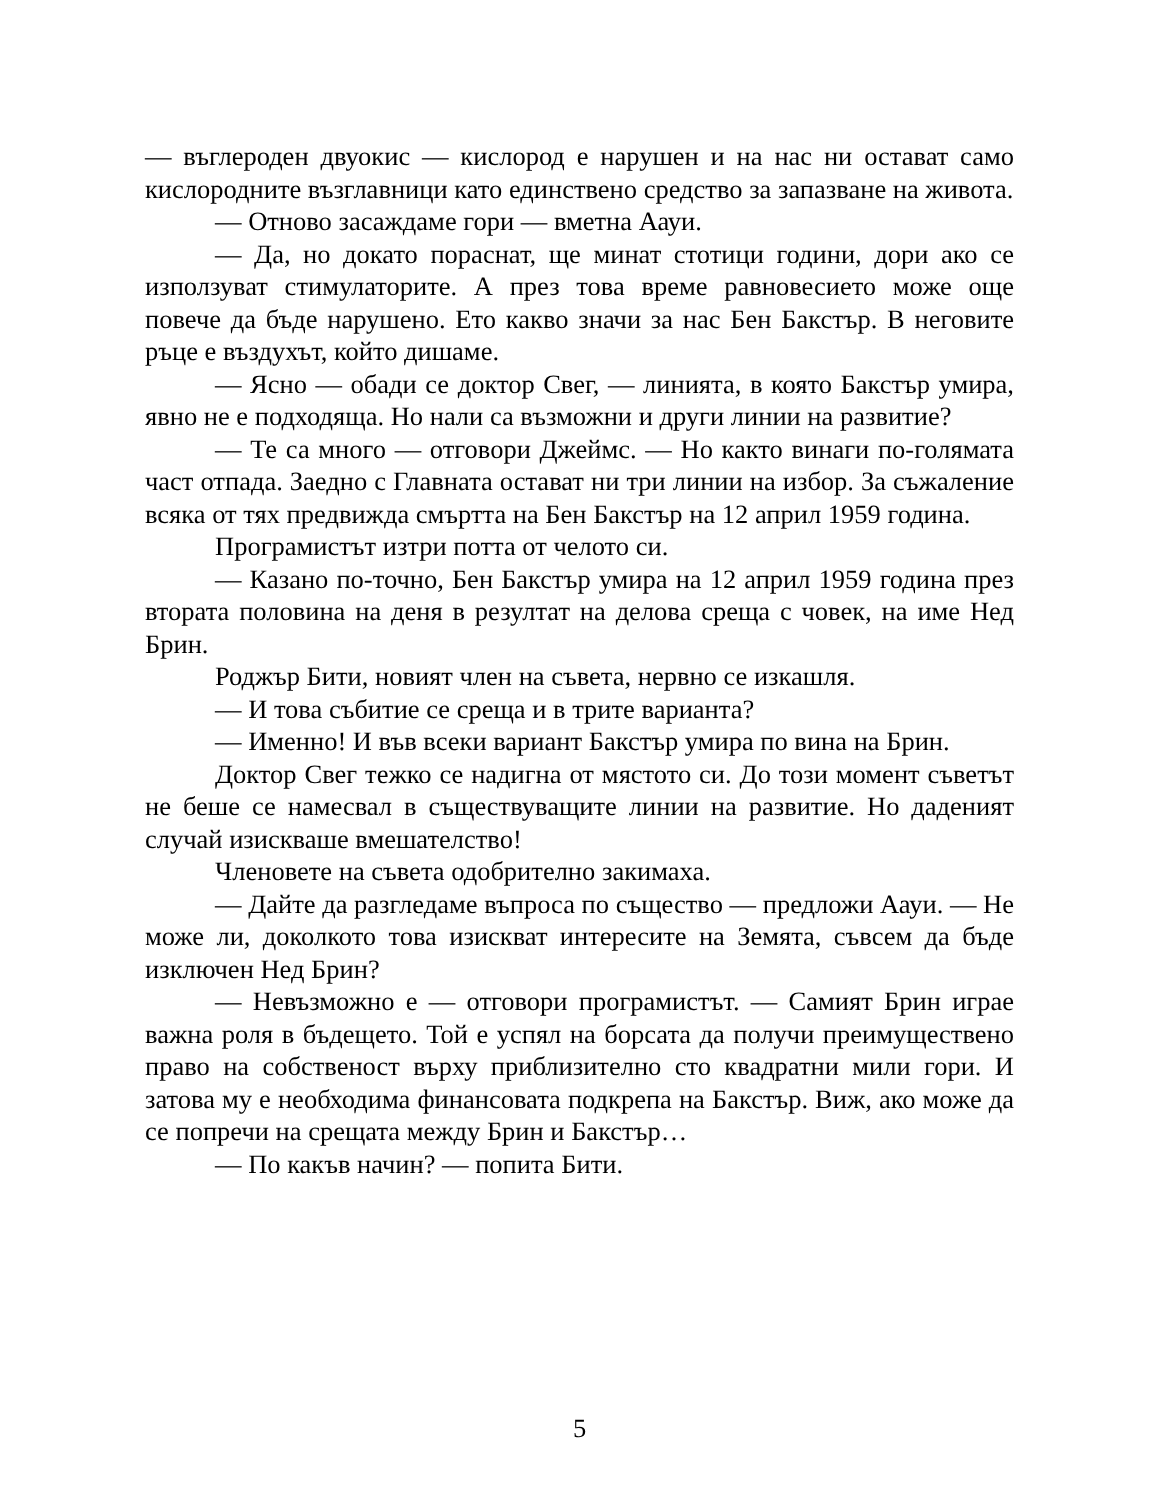— въглероден двуокис — кислород е нарушен и на нас ни остават само кислородните възглавници като единствено средство за запазване на живота.
— Отново засаждаме гори — вметна Аауи.
— Да, но докато пораснат, ще минат стотици години, дори ако се използуват стимулаторите. А през това време равновесието може още повече да бъде нарушено. Ето какво значи за нас Бен Бакстър. В неговите ръце е въздухът, който дишаме.
— Ясно — обади се доктор Свег, — линията, в която Бакстър умира, явно не е подходяща. Но нали са възможни и други линии на развитие?
— Те са много — отговори Джеймс. — Но както винаги по-голямата част отпада. Заедно с Главната остават ни три линии на избор. За съжаление всяка от тях предвижда смъртта на Бен Бакстър на 12 април 1959 година.
Програмистът изтри потта от челото си.
— Казано по-точно, Бен Бакстър умира на 12 април 1959 година през втората половина на деня в резултат на делова среща с човек, на име Нед Брин.
Роджър Бити, новият член на съвета, нервно се изкашля.
— И това събитие се среща и в трите варианта?
— Именно! И във всеки вариант Бакстър умира по вина на Брин.
Доктор Свег тежко се надигна от мястото си. До този момент съветът не беше се намесвал в съществуващите линии на развитие. Но даденият случай изискваше вмешателство!
Членовете на съвета одобрително закимаха.
— Дайте да разгледаме въпроса по същество — предложи Аауи. — Не може ли, доколкото това изискват интересите на Земята, съвсем да бъде изключен Нед Брин?
— Невъзможно е — отговори програмистът. — Самият Брин играе важна роля в бъдещето. Той е успял на борсата да получи преимуществено право на собственост върху приблизително сто квадратни мили гори. И затова му е необходима финансовата подкрепа на Бакстър. Виж, ако може да се попречи на срещата между Брин и Бакстър…
— По какъв начин? — попита Бити.
5